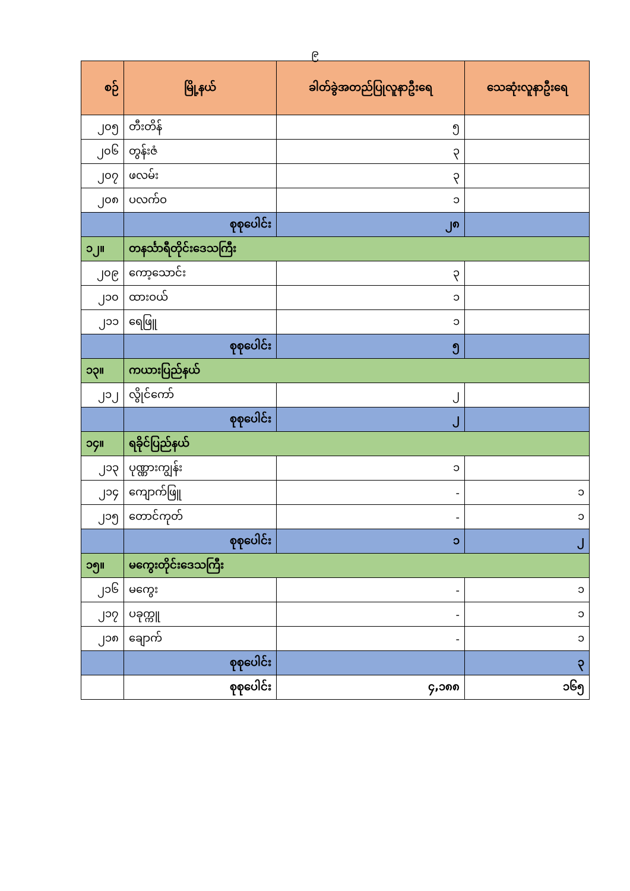၉
| စဉ် | မြို့နယ် | ခါတ်ခွဲအတည်ပြုလူနာဦးရေ | သေဆုံးလူနာဦးရေ |
| --- | --- | --- | --- |
| ၂၀၅ | တီးတိန် | ၅ | |
| ၂၀၆ | တွန်းဇံ | ၃ | |
| ၂၀၇ | ဖလမ်း | ၃ | |
| ၂၀၈ | ပလက်ဝ | ၁ | |
| | စုစုပေါင်း | ၂၈ | |
| ၁၂။ | တနင်္သာရီတိုင်းဒေသကြီး | | |
| ၂၀၉ | ကော့သောင်း | ၃ | |
| ၂၁၀ | ထားဝယ် | ၁ | |
| ၂၁၁ | ရေဖြူ | ၁ | |
| | စုစုပေါင်း | ၅ | |
| ၁၃။ | ကယားပြည်နယ် | | |
| ၂၁၂ | လွိုင်ကော် | ၂ | |
| | စုစုပေါင်း | ၂ | |
| ၁၄။ | ရခိုင်ပြည်နယ် | | |
| ၂၁၃ | ပုဏ္ဏားကျွန်း | ၁ | |
| ၂၁၄ | ကျောက်ဖြူ | - | ၁ |
| ၂၁၅ | တောင်ကုတ် | - | ၁ |
| | စုစုပေါင်း | ၁ | ၂ |
| ၁၅။ | မကွေးတိုင်းဒေသကြီး | | |
| ၂၁၆ | မကွေး | - | ၁ |
| ၂၁၇ | ပခုက္ကူ | - | ၁ |
| ၂၁၈ | ချောက် | - | ၁ |
| | စုစုပေါင်း | | ၃ |
| | စုစုပေါင်း | ၄,၁၈၈ | ၁၆၅ |